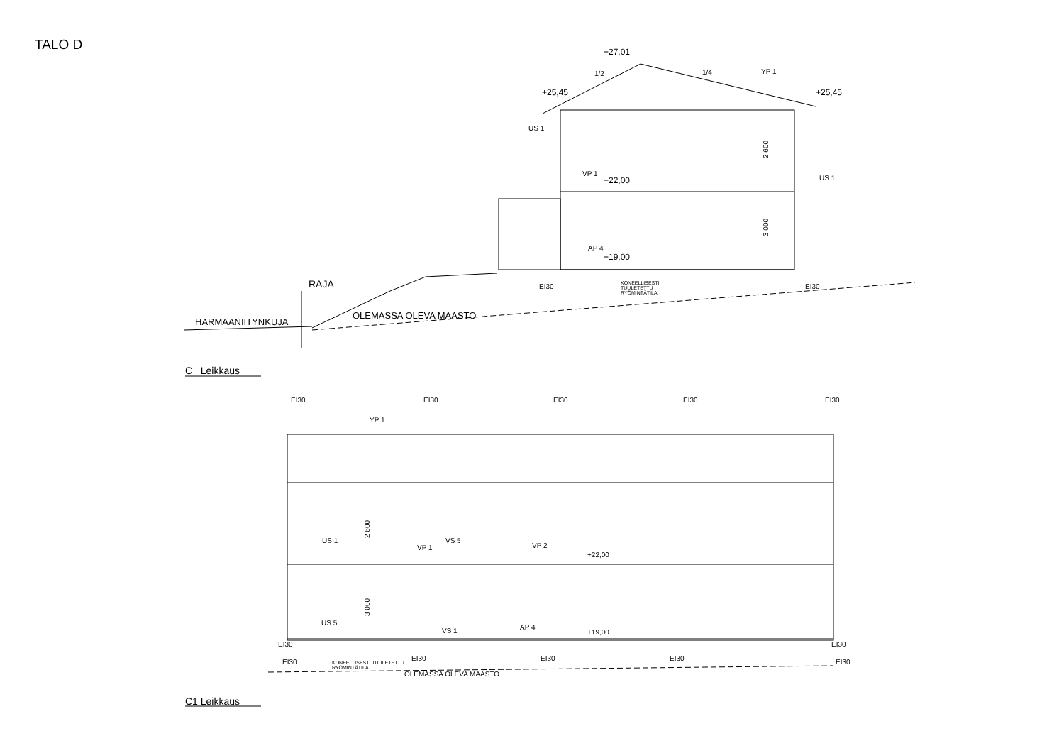TALO D +27,01
1/2 1/4 YP 1
+25,45 +25,45
US 1
2 600
VP 1
+22,00 US 1
3 000
AP 4
+19,00
EI30
KONEELLISESTI
TUULETETTU
RYÖMINTÄTILA
EI30
RAJA
HARMAANIITYNKUJA
OLEMASSA OLEVA MAASTO
C Leikkaus
EI30 EI30 EI30 EI30 EI30
YP 1
US 1
2 600
VP 1
VS 5
VP 2
+22,00
3 000
US 5
VS 1 AP 4
+19,00
EI30 EI30
EI30 EI30 EI30 EI30 EI30
KONEELLISESTI TUULETETTU
RYÖMINTÄTILA
OLEMASSA OLEVA MAASTO
C1 Leikkaus